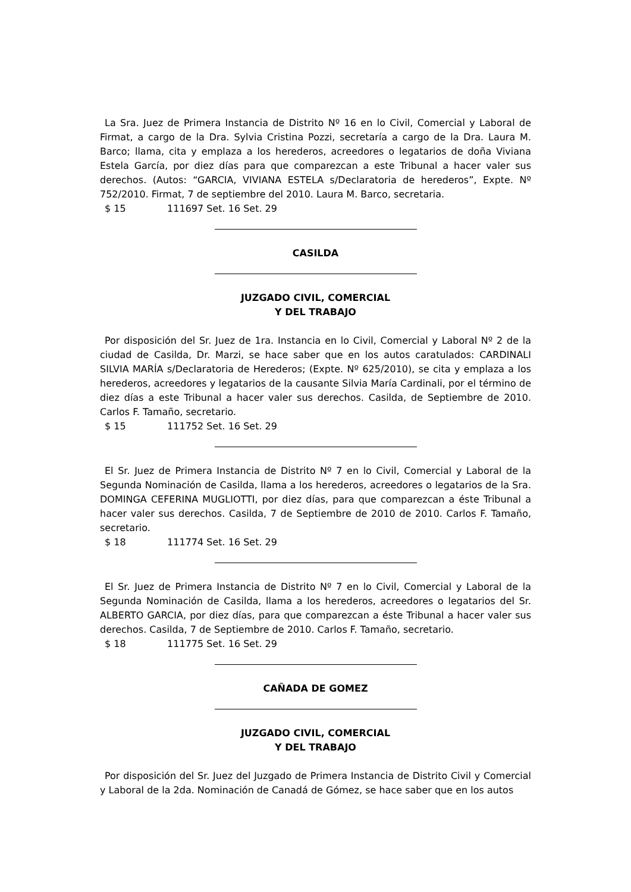La Sra. Juez de Primera Instancia de Distrito Nº 16 en lo Civil, Comercial y Laboral de Firmat, a cargo de la Dra. Sylvia Cristina Pozzi, secretaría a cargo de la Dra. Laura M. Barco; llama, cita y emplaza a los herederos, acreedores o legatarios de doña Viviana Estela García, por diez días para que comparezcan a este Tribunal a hacer valer sus derechos. (Autos: “GARCIA, VIVIANA ESTELA s/Declaratoria de herederos”, Expte. Nº 752/2010. Firmat, 7 de septiembre del 2010. Laura M. Barco, secretaria.
$ 15 111697 Set. 16 Set. 29
CASILDA
JUZGADO CIVIL, COMERCIAL
Y DEL TRABAJO
Por disposición del Sr. Juez de 1ra. Instancia en lo Civil, Comercial y Laboral Nº 2 de la ciudad de Casilda, Dr. Marzi, se hace saber que en los autos caratulados: CARDINALI SILVIA MARÍA s/Declaratoria de Herederos; (Expte. Nº 625/2010), se cita y emplaza a los herederos, acreedores y legatarios de la causante Silvia María Cardinali, por el término de diez días a este Tribunal a hacer valer sus derechos. Casilda, de Septiembre de 2010. Carlos F. Tamaño, secretario.
$ 15 111752 Set. 16 Set. 29
El Sr. Juez de Primera Instancia de Distrito Nº 7 en lo Civil, Comercial y Laboral de la Segunda Nominación de Casilda, llama a los herederos, acreedores o legatarios de la Sra. DOMINGA CEFERINA MUGLIOTTI, por diez días, para que comparezcan a éste Tribunal a hacer valer sus derechos. Casilda, 7 de Septiembre de 2010 de 2010. Carlos F. Tamaño, secretario.
$ 18 111774 Set. 16 Set. 29
El Sr. Juez de Primera Instancia de Distrito Nº 7 en lo Civil, Comercial y Laboral de la Segunda Nominación de Casilda, llama a los herederos, acreedores o legatarios del Sr. ALBERTO GARCIA, por diez días, para que comparezcan a éste Tribunal a hacer valer sus derechos. Casilda, 7 de Septiembre de 2010. Carlos F. Tamaño, secretario.
$ 18 111775 Set. 16 Set. 29
CAÑADA DE GOMEZ
JUZGADO CIVIL, COMERCIAL
Y DEL TRABAJO
Por disposición del Sr. Juez del Juzgado de Primera Instancia de Distrito Civil y Comercial y Laboral de la 2da. Nominación de Canadá de Gómez, se hace saber que en los autos